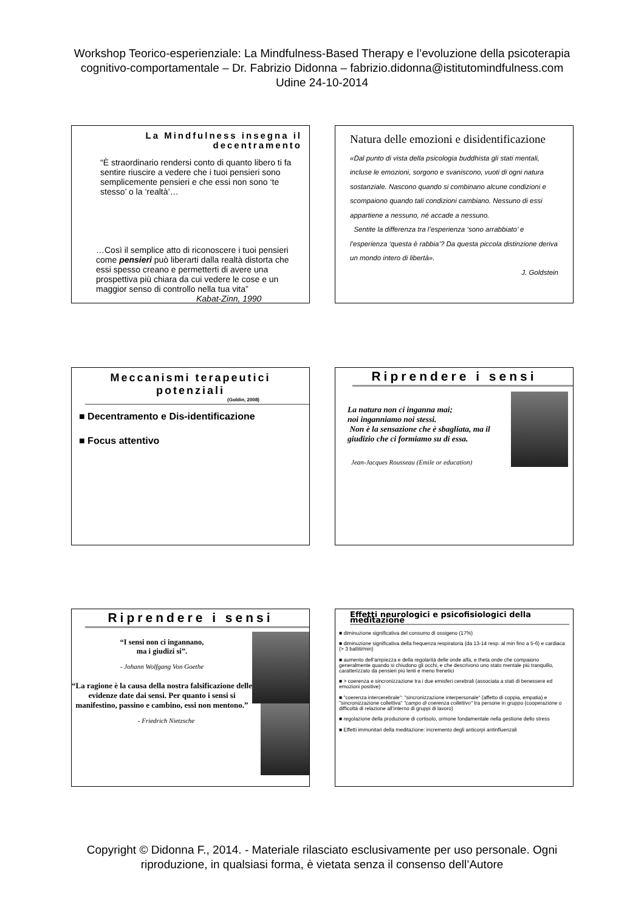Workshop Teorico-esperienziale: La Mindfulness-Based Therapy e l’evoluzione della psicoterapia
cognitivo-comportamentale – Dr. Fabrizio Didonna – fabrizio.didonna@istitutomindfulness.com
Udine 24-10-2014
La Mindfulness insegna il decentramento
“È straordinario rendersi conto di quanto libero ti fa sentire riuscire a vedere che i tuoi pensieri sono semplicemente pensieri e che essi non sono ‘te stesso’ o la ‘realtà’…
…Così il semplice atto di riconoscere i tuoi pensieri come pensieri può liberarti dalla realtà distorta che essi spesso creano e permetterti di avere una prospettiva più chiara da cui vedere le cose e un maggior senso di controllo nella tua vita”
Kabat-Zinn, 1990
Natura delle emozioni e disidentificazione
«Dal punto di vista della psicologia buddhista gli stati mentali, incluse le emozioni, sorgono e svaniscono, vuoti di ogni natura sostanziale. Nascono quando si combinano alcune condizioni e scompaiono quando tali condizioni cambiano. Nessuno di essi appartiene a nessuno, né accade a nessuno.
Sentite la differenza tra l’esperienza ‘sono arrabbiato’ e l’esperienza ‘questa è rabbia’? Da questa piccola distinzione deriva un mondo intero di libertà».
J. Goldstein
Meccanismi terapeutici potenziali
(Goldin, 2008)
■ Decentramento e Dis-identificazione
■ Focus attentivo
Riprendere i sensi
La natura non ci inganna mai;
noi inganniamo noi stessi.
Non è la sensazione che è sbagliata, ma il giudizio che ci formiamo su di essa.
Jean-Jacques Rousseau (Emile or education)
Riprendere i sensi
“I sensi non ci ingannano,
ma i giudizi si”.
- Johann Wolfgang Von Goethe
“La ragione è la causa della nostra falsificazione delle evidenze date dai sensi. Per quanto i sensi si manifestino, passino e cambino, essi non mentono.”
- Friedrich Nietzsche
Effetti neurologici e psicofisiologici della meditazione
■ diminuzione significativa del consumo di ossigeno (17%)
■ diminuzione significativa della frequenza respiratoria (da 13-14 resp. al min fino a 5-6) e cardiaca (> 3 battiti/min)
■ aumento dell’ampiezza e della regolarità delle onde alfa, e theta onde che compaiono generalmente quando si chiudono gli occhi, e che descrivono uno stato mentale più tranquillo, caratterizzato da pensieri più lenti e meno frenetici
■ > coerenza e sincronizzazione tra i due emisferi cerebrali (associata a stati di benessere ed emozioni positive)
■ "coerenza intercerebrale": "sincronizzazione interpersonale“ (affetto di coppia, empatia) e "sincronizzazione collettiva" "campo di coerenza collettivo" tra persone in gruppo (cooperazione o difficoltà di relazione all’interno di gruppi di lavoro)
■ regolazione della produzione di cortisolo, ormone fondamentale nella gestione dello stress
■ Effetti immunitari della meditazione: incremento degli anticorpi antinfluenzali
Copyright © Didonna F., 2014. - Materiale rilasciato esclusivamente per uso personale. Ogni
riproduzione, in qualsiasi forma, è vietata senza il consenso dell’Autore